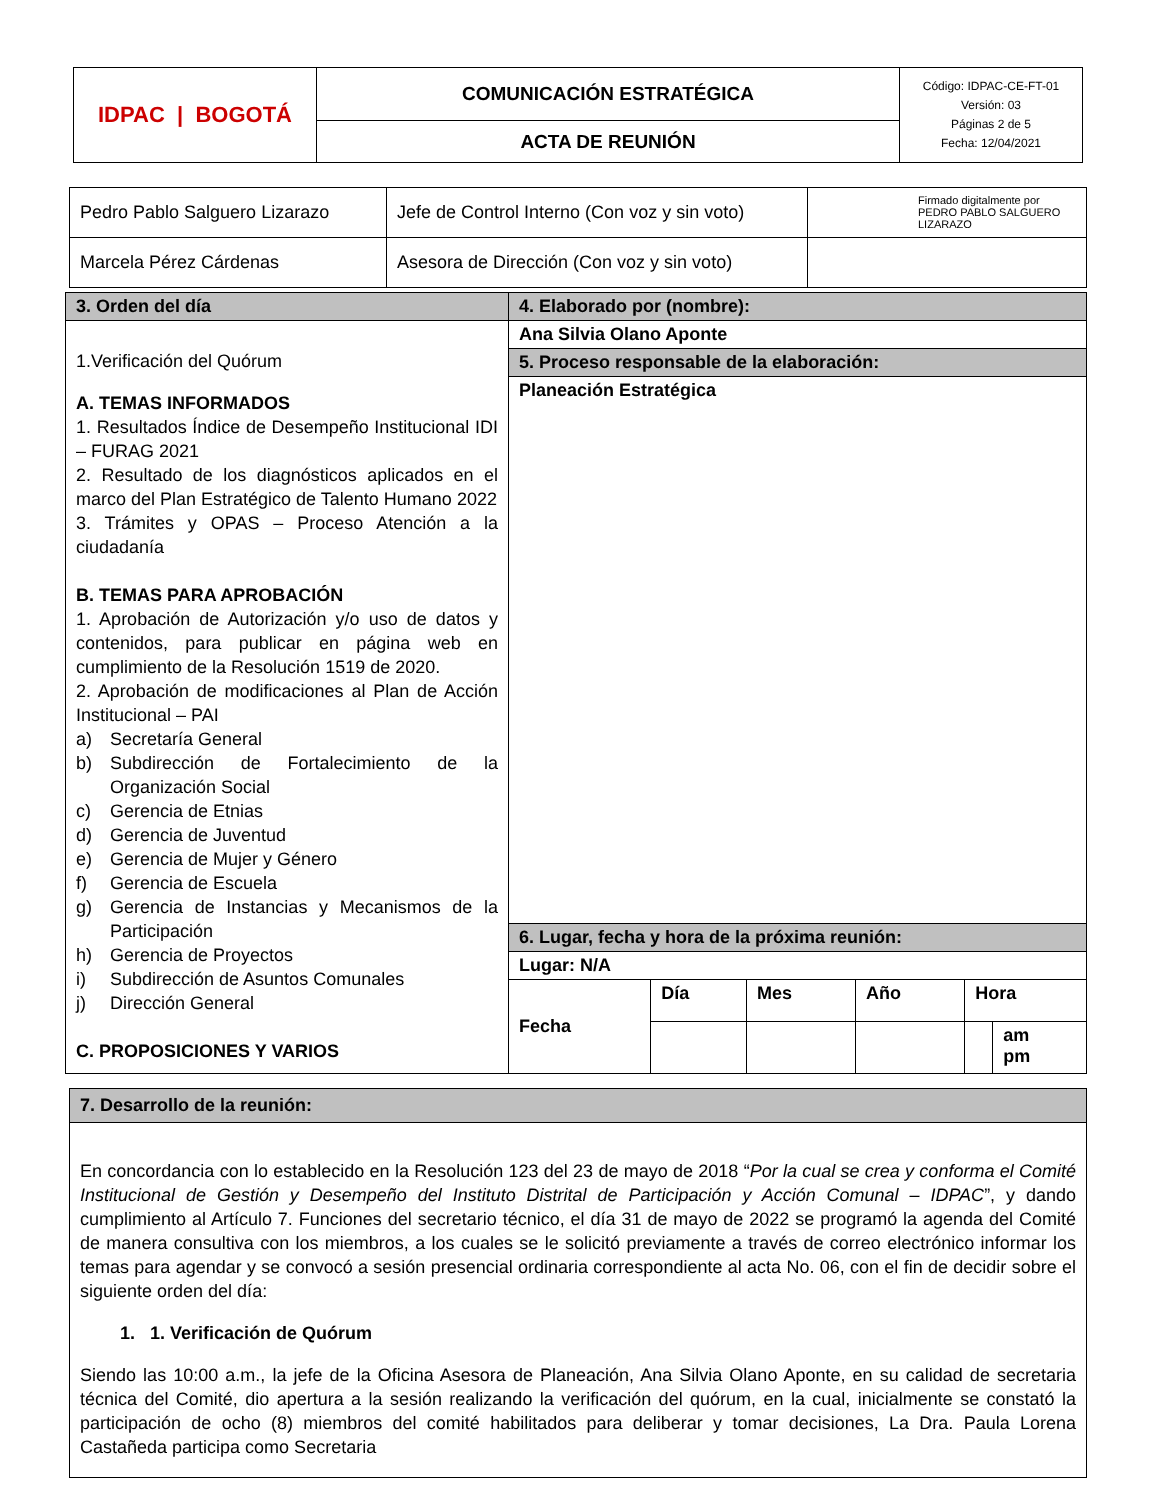| IDPAC / BOGOTÁ | COMUNICACIÓN ESTRATÉGICA | Código: IDPAC-CE-FT-01 Versión: 03 Páginas 2 de 5 Fecha: 12/04/2021 |
| | ACTA DE REUNIÓN | |
| Pedro Pablo Salguero Lizarazo | Jefe de Control Interno (Con voz y sin voto) | Firmado digitalmente por PEDRO PABLO SALGUERO LIZARAZO |
| Marcela Pérez Cárdenas | Asesora de Dirección (Con voz y sin voto) | |
| 3. Orden del día | 4. Elaborado por (nombre): | | | | | |
| 1.Verificación del Quórum A. TEMAS INFORMADOS 1. Resultados Índice de Desempeño Institucional IDI – FURAG 2021 2. Resultado de los diagnósticos aplicados en el marco del Plan Estratégico de Talento Humano 2022 3. Trámites y OPAS – Proceso Atención a la ciudadanía B. TEMAS PARA APROBACIÓN 1. Aprobación de Autorización y/o uso de datos y contenidos, para publicar en página web en cumplimiento de la Resolución 1519 de 2020. 2. Aprobación de modificaciones al Plan de Acción Institucional – PAI a) Secretaría General b) Subdirección de Fortalecimiento de la Organización Social c) Gerencia de Etnias d) Gerencia de Juventud e) Gerencia de Mujer y Género f) Gerencia de Escuela g) Gerencia de Instancias y Mecanismos de la Participación h) Gerencia de Proyectos i) Subdirección de Asuntos Comunales j) Dirección General C. PROPOSICIONES Y VARIOS | Ana Silvia Olano Aponte | | | | | |
| | 5. Proceso responsable de la elaboración: | | | | | |
| | Planeación Estratégica | | | | | |
| | 6. Lugar, fecha y hora de la próxima reunión: | | | | | |
| | Lugar: N/A | | | | | |
| | Fecha | Día | Mes | Año | Hora | |
| | | | | | | am pm |
| 7. Desarrollo de la reunión: |
| En concordancia con lo establecido en la Resolución 123 del 23 de mayo de 2018 “ Por la cual se crea y conforma el Comité Institucional de Gestión y Desempeño del Instituto Distrital de Participación y Acción Comunal – IDPAC ”, y dando cumplimiento al Artículo 7. Funciones del secretario técnico, el día 31 de mayo de 2022 se programó la agenda del Comité de manera consultiva con los miembros, a los cuales se le solicitó previamente a través de correo electrónico informar los temas para agendar y se convocó a sesión presencial ordinaria correspondiente al acta No. 06, con el fin de decidir sobre el siguiente orden del día: 1. 1. Verificación de Quórum Siendo las 10:00 a.m., la jefe de la Oficina Asesora de Planeación, Ana Silvia Olano Aponte, en su calidad de secretaria técnica del Comité, dio apertura a la sesión realizando la verificación del quórum, en la cual, inicialmente se constató la participación de ocho (8) miembros del comité habilitados para deliberar y tomar decisiones, La Dra. Paula Lorena Castañeda participa como Secretaria |